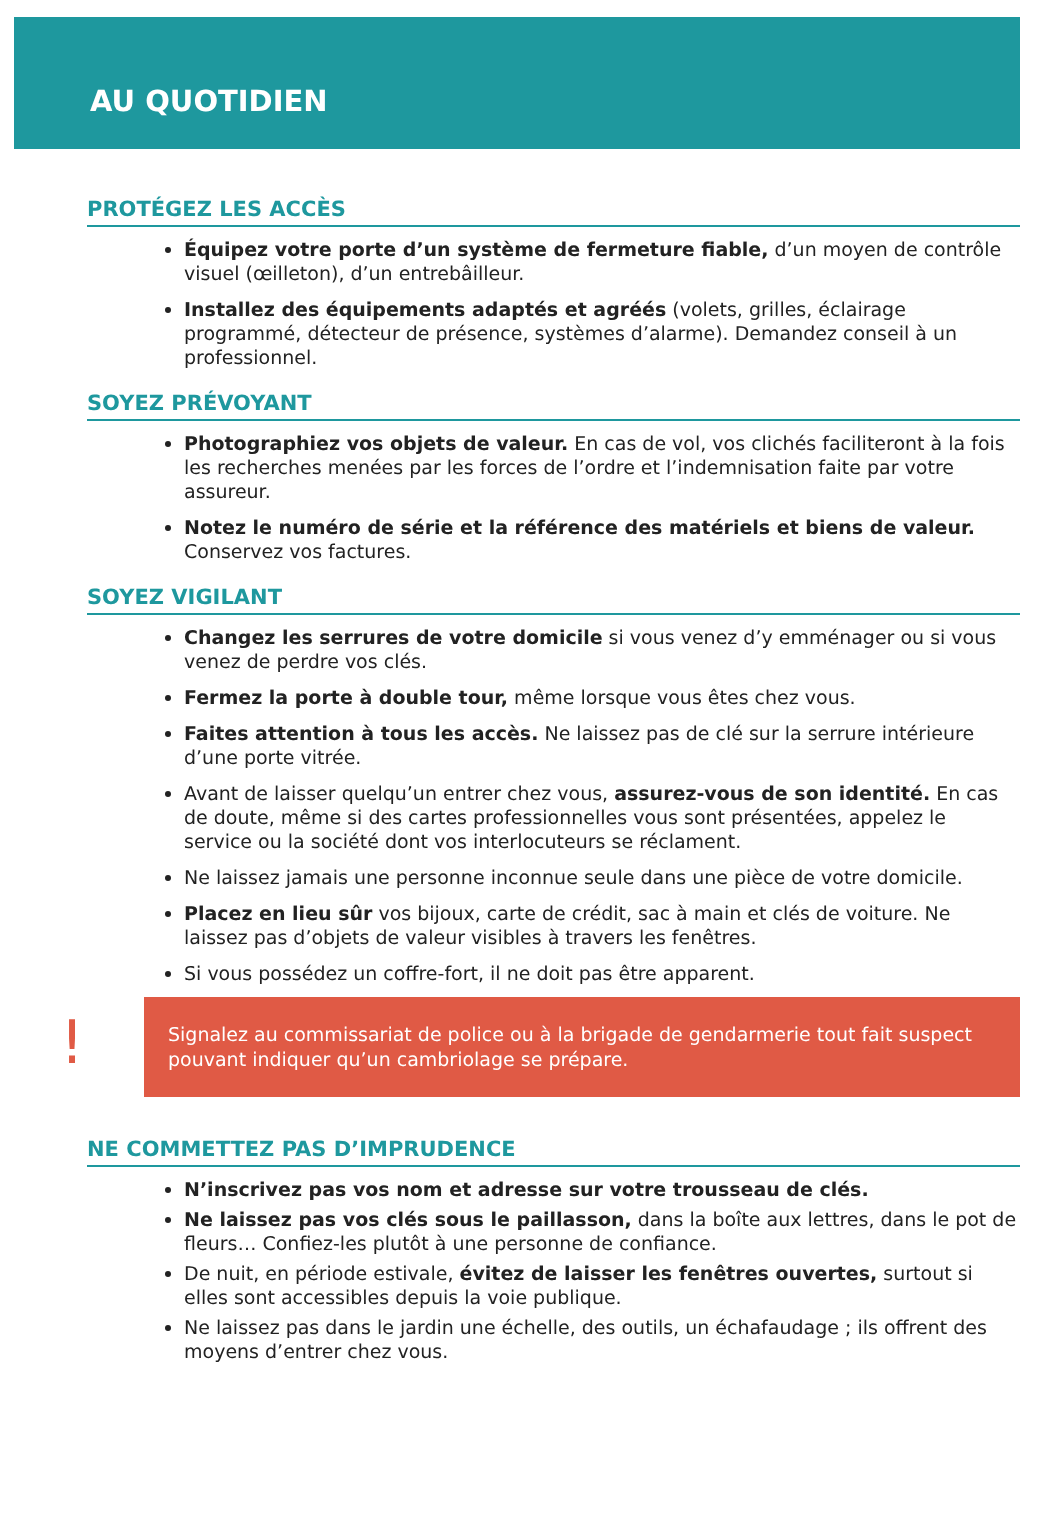AU QUOTIDIEN
PROTÉGEZ LES ACCÈS
Équipez votre porte d’un système de fermeture fiable, d’un moyen de contrôle visuel (œilleton), d’un entrebâilleur.
Installez des équipements adaptés et agréés (volets, grilles, éclairage programmé, détecteur de présence, systèmes d’alarme). Demandez conseil à un professionnel.
SOYEZ PRÉVOYANT
Photographiez vos objets de valeur. En cas de vol, vos clichés faciliteront à la fois les recherches menées par les forces de l’ordre et l’indemnisation faite par votre assureur.
Notez le numéro de série et la référence des matériels et biens de valeur. Conservez vos factures.
SOYEZ VIGILANT
Changez les serrures de votre domicile si vous venez d’y emménager ou si vous venez de perdre vos clés.
Fermez la porte à double tour, même lorsque vous êtes chez vous.
Faites attention à tous les accès. Ne laissez pas de clé sur la serrure intérieure d’une porte vitrée.
Avant de laisser quelqu’un entrer chez vous, assurez-vous de son identité. En cas de doute, même si des cartes professionnelles vous sont présentées, appelez le service ou la société dont vos interlocuteurs se réclament.
Ne laissez jamais une personne inconnue seule dans une pièce de votre domicile.
Placez en lieu sûr vos bijoux, carte de crédit, sac à main et clés de voiture. Ne laissez pas d’objets de valeur visibles à travers les fenêtres.
Si vous possédez un coffre-fort, il ne doit pas être apparent.
!
Signalez au commissariat de police ou à la brigade de gendarmerie tout fait suspect pouvant indiquer qu’un cambriolage se prépare.
NE COMMETTEZ PAS D’IMPRUDENCE
N’inscrivez pas vos nom et adresse sur votre trousseau de clés.
Ne laissez pas vos clés sous le paillasson, dans la boîte aux lettres, dans le pot de fleurs… Confiez-les plutôt à une personne de confiance.
De nuit, en période estivale, évitez de laisser les fenêtres ouvertes, surtout si elles sont accessibles depuis la voie publique.
Ne laissez pas dans le jardin une échelle, des outils, un échafaudage ; ils offrent des moyens d’entrer chez vous.